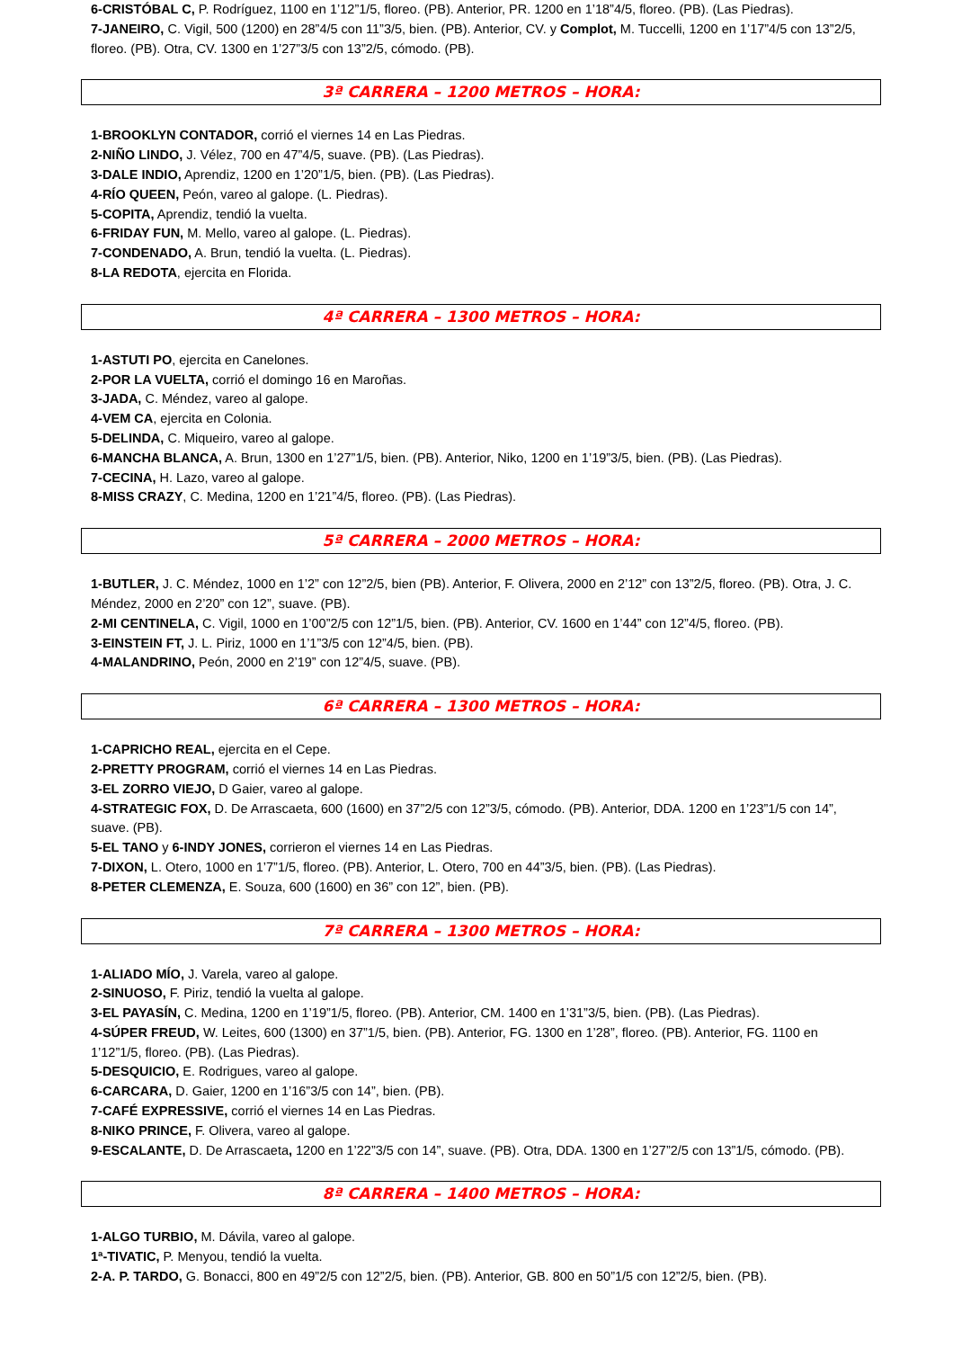6-CRISTÓBAL C, P. Rodríguez, 1100 en 1’12”1/5, floreo. (PB). Anterior, PR. 1200 en 1’18”4/5, floreo. (PB). (Las Piedras).
7-JANEIRO, C. Vigil, 500 (1200) en 28”4/5 con 11”3/5, bien. (PB). Anterior, CV. y Complot, M. Tuccelli, 1200 en 1’17”4/5 con 13”2/5, floreo. (PB). Otra, CV. 1300 en 1’27”3/5 con 13”2/5, cómodo. (PB).
3ª CARRERA – 1200 METROS – HORA:
1-BROOKLYN CONTADOR, corrió el viernes 14 en Las Piedras.
2-NIÑO LINDO, J. Vélez, 700 en 47”4/5, suave. (PB). (Las Piedras).
3-DALE INDIO, Aprendiz, 1200 en 1’20”1/5, bien. (PB). (Las Piedras).
4-RÍO QUEEN, Peón, vareo al galope. (L. Piedras).
5-COPITA, Aprendiz, tendió la vuelta.
6-FRIDAY FUN, M. Mello, vareo al galope. (L. Piedras).
7-CONDENADO, A. Brun, tendió la vuelta. (L. Piedras).
8-LA REDOTA, ejercita en Florida.
4ª CARRERA – 1300 METROS – HORA:
1-ASTUTI PO, ejercita en Canelones.
2-POR LA VUELTA, corrió el domingo 16 en Maroñas.
3-JADA, C. Méndez, vareo al galope.
4-VEM CA, ejercita en Colonia.
5-DELINDA, C. Miqueiro, vareo al galope.
6-MANCHA BLANCA, A. Brun, 1300 en 1’27”1/5, bien. (PB). Anterior, Niko, 1200 en 1’19”3/5, bien. (PB). (Las Piedras).
7-CECINA, H. Lazo, vareo al galope.
8-MISS CRAZY, C. Medina, 1200 en 1’21”4/5, floreo. (PB). (Las Piedras).
5ª CARRERA – 2000 METROS – HORA:
1-BUTLER, J. C. Méndez, 1000 en 1’2” con 12”2/5, bien (PB). Anterior, F. Olivera, 2000 en 2’12” con 13”2/5, floreo. (PB). Otra, J. C. Méndez, 2000 en 2’20” con 12”, suave. (PB).
2-MI CENTINELA, C. Vigil, 1000 en 1’00”2/5 con 12”1/5, bien. (PB). Anterior, CV. 1600 en 1’44” con 12”4/5, floreo. (PB).
3-EINSTEIN FT, J. L. Piriz, 1000 en 1’1”3/5 con 12”4/5, bien. (PB).
4-MALANDRINO, Peón, 2000 en 2’19” con 12”4/5, suave. (PB).
6ª CARRERA – 1300 METROS – HORA:
1-CAPRICHO REAL, ejercita en el Cepe.
2-PRETTY PROGRAM, corrió el viernes 14 en Las Piedras.
3-EL ZORRO VIEJO, D Gaier, vareo al galope.
4-STRATEGIC FOX, D. De Arrascaeta, 600 (1600) en 37”2/5 con 12”3/5, cómodo. (PB). Anterior, DDA. 1200 en 1’23”1/5 con 14”, suave. (PB).
5-EL TANO y 6-INDY JONES, corrieron el viernes 14 en Las Piedras.
7-DIXON, L. Otero, 1000 en 1’7”1/5, floreo. (PB). Anterior, L. Otero, 700 en 44”3/5, bien. (PB). (Las Piedras).
8-PETER CLEMENZA, E. Souza, 600 (1600) en 36” con 12”, bien. (PB).
7ª CARRERA – 1300 METROS – HORA:
1-ALIADO MÍO, J. Varela, vareo al galope.
2-SINUOSO, F. Piriz, tendió la vuelta al galope.
3-EL PAYASÍN, C. Medina, 1200 en 1’19”1/5, floreo. (PB). Anterior, CM. 1400 en 1’31”3/5, bien. (PB). (Las Piedras).
4-SÚPER FREUD, W. Leites, 600 (1300) en 37”1/5, bien. (PB). Anterior, FG. 1300 en 1’28”, floreo. (PB). Anterior, FG. 1100 en 1’12”1/5, floreo. (PB). (Las Piedras).
5-DESQUICIO, E. Rodrigues, vareo al galope.
6-CARCARA, D. Gaier, 1200 en 1’16”3/5 con 14”, bien. (PB).
7-CAFÉ EXPRESSIVE, corrió el viernes 14 en Las Piedras.
8-NIKO PRINCE, F. Olivera, vareo al galope.
9-ESCALANTE, D. De Arrascaeta, 1200 en 1’22”3/5 con 14”, suave. (PB). Otra, DDA. 1300 en 1’27”2/5 con 13”1/5, cómodo. (PB).
8ª CARRERA – 1400 METROS – HORA:
1-ALGO TURBIO, M. Dávila, vareo al galope.
1ª-TIVATIC, P. Menyou, tendió la vuelta.
2-A. P. TARDO, G. Bonacci, 800 en 49”2/5 con 12”2/5, bien. (PB). Anterior, GB. 800 en 50”1/5 con 12”2/5, bien. (PB).